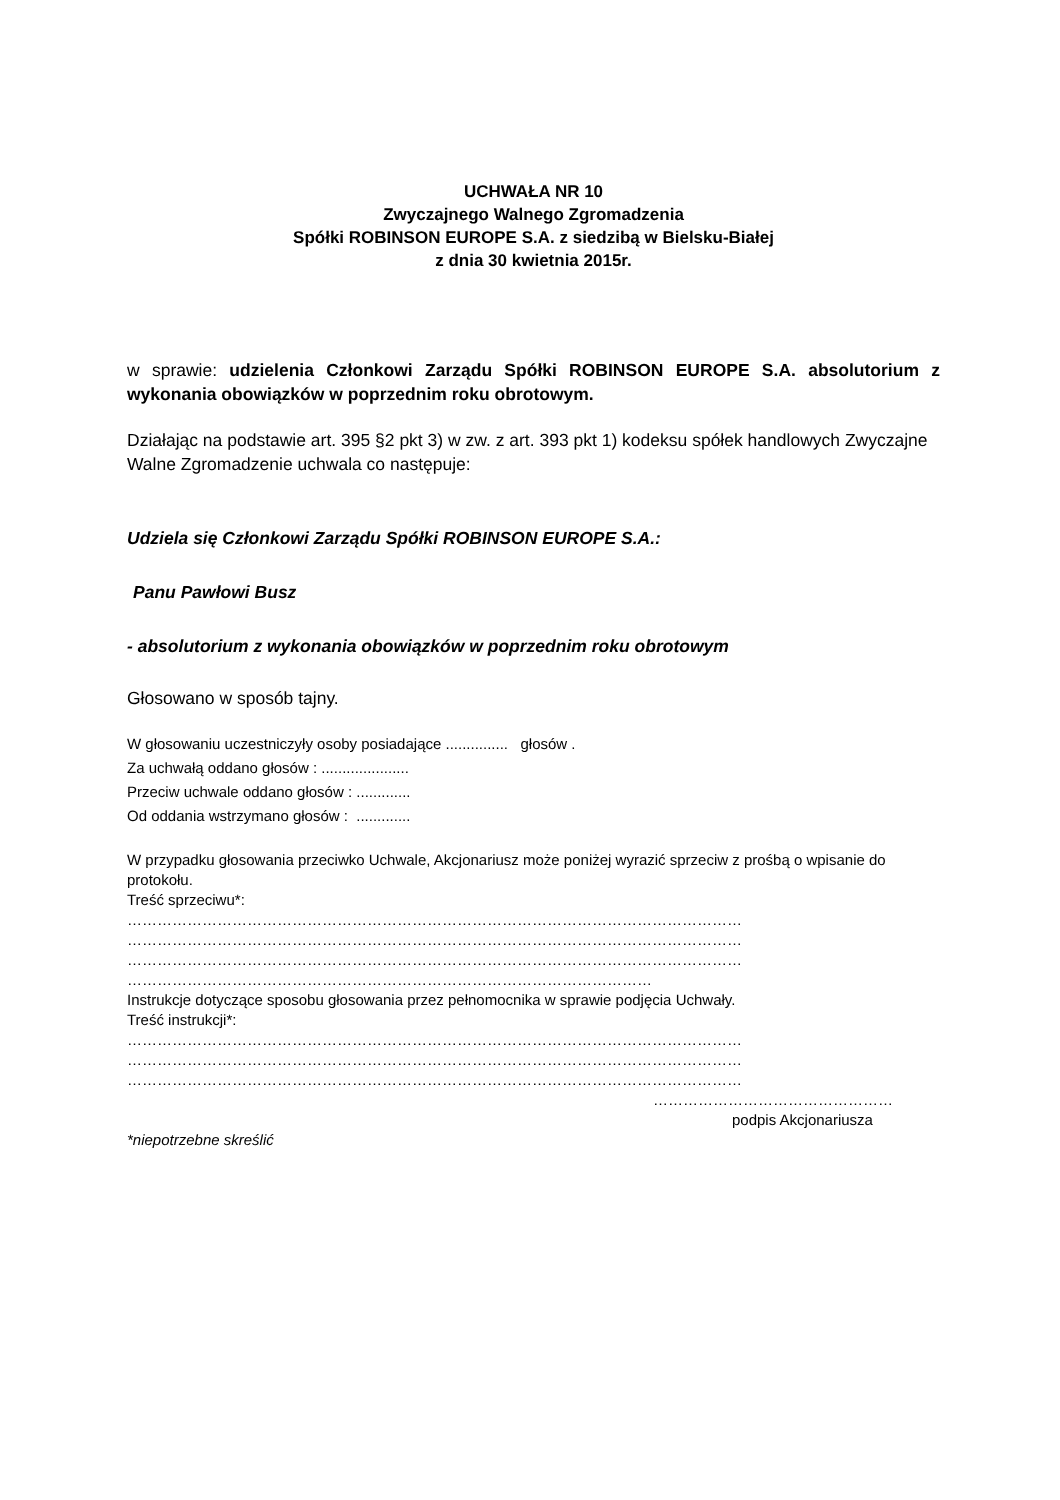UCHWAŁA NR 10
Zwyczajnego Walnego Zgromadzenia
Spółki ROBINSON EUROPE S.A. z siedzibą w Bielsku-Białej
z dnia 30 kwietnia 2015r.
w sprawie: udzielenia Członkowi Zarządu Spółki ROBINSON EUROPE S.A. absolutorium z wykonania obowiązków w poprzednim roku obrotowym.
Działając na podstawie art. 395 §2 pkt 3) w zw. z art. 393 pkt 1) kodeksu spółek handlowych Zwyczajne Walne Zgromadzenie uchwala co następuje:
Udziela się Członkowi Zarządu Spółki ROBINSON EUROPE S.A.:
Panu Pawłowi Busz
- absolutorium z wykonania obowiązków w poprzednim roku obrotowym
Głosowano w sposób tajny.
W głosowaniu uczestniczyły osoby posiadające ............... głosów .
Za uchwałą oddano głosów : .....................
Przeciw uchwale oddano głosów : .............
Od oddania wstrzymano głosów : .............
W przypadku głosowania przeciwko Uchwale, Akcjonariusz może poniżej wyrazić sprzeciw z prośbą o wpisanie do protokołu.
Treść sprzeciwu*:
……………………………………………………………………………………………………………
……………………………………………………………………………………………………………
……………………………………………………………………………………………………………
……………………………………………………………………………………………
Instrukcje dotyczące sposobu głosowania przez pełnomocnika w sprawie podjęcia Uchwały.
Treść instrukcji*:
……………………………………………………………………………………………………………
……………………………………………………………………………………………………………
……………………………………………………………………………………………………………
…………………………………………
podpis Akcjonariusza
*niepotrzebne skreślić